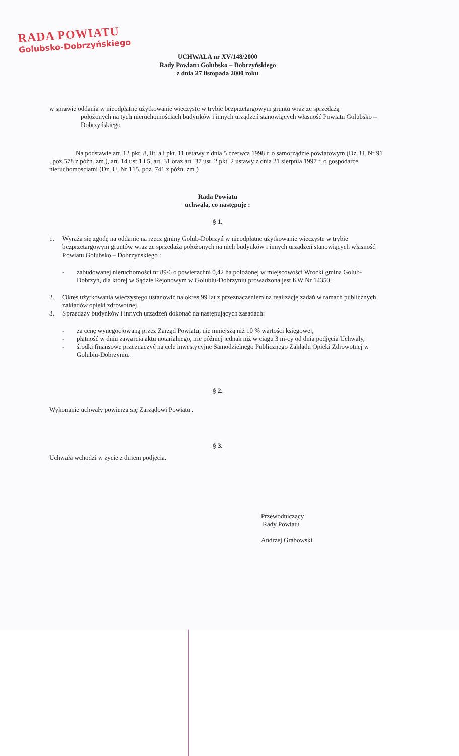RADA POWIATU
Golubsko-Dobrzyńskiego
UCHWAŁA nr XV/148/2000
Rady Powiatu Golubsko – Dobrzyńskiego
z dnia 27 listopada 2000 roku
w sprawie oddania w nieodpłatne użytkowanie wieczyste w trybie bezprzetargowym gruntu wraz ze sprzedażą
położonych na tych nieruchomościach budynków i innych urządzeń stanowiących własność Powiatu Golubsko – Dobrzyńskiego
Na podstawie art. 12 pkt. 8, lit. a i pkt. 11 ustawy z dnia 5 czerwca 1998 r. o samorządzie powiatowym (Dz. U. Nr 91 , poz.578 z późn. zm.), art. 14 ust 1 i 5, art. 31 oraz art. 37 ust. 2 pkt. 2 ustawy z dnia 21 sierpnia 1997 r. o gospodarce nieruchomościami (Dz. U. Nr 115, poz. 741 z późn. zm.)
Rada Powiatu
uchwala, co następuje :
§ 1.
1. Wyraża się zgodę na oddanie na rzecz gminy Golub-Dobrzyń w nieodpłatne użytkowanie wieczyste w trybie bezprzetargowym gruntów wraz ze sprzedażą położonych na nich budynków i innych urządzeń stanowiących własność Powiatu Golubsko – Dobrzyńskiego :
- zabudowanej nieruchomości nr 89/6 o powierzchni 0,42 ha położonej w miejscowości Wrocki gmina Golub-Dobrzyń, dla której w Sądzie Rejonowym w Golubiu-Dobrzyniu prowadzona jest KW Nr 14350.
2. Okres użytkowania wieczystego ustanowić na okres 99 lat z przeznaczeniem na realizację zadań w ramach publicznych zakładów opieki zdrowotnej.
3. Sprzedaży budynków i innych urządzeń dokonać na następujących zasadach:
- za cenę wynegocjowaną przez Zarząd Powiatu, nie mniejszą niż 10 % wartości księgowej,
- płatność w dniu zawarcia aktu notarialnego, nie później jednak niż w ciągu 3 m-cy od dnia podjęcia Uchwały,
- środki finansowe przeznaczyć na cele inwestycyjne Samodzielnego Publicznego Zakładu Opieki Zdrowotnej w Golubiu-Dobrzyniu.
§ 2.
Wykonanie uchwały powierza się Zarządowi Powiatu .
§ 3.
Uchwała wchodzi w życie z dniem podjęcia.
Przewodniczący
Rady Powiatu
Andrzej Grabowski